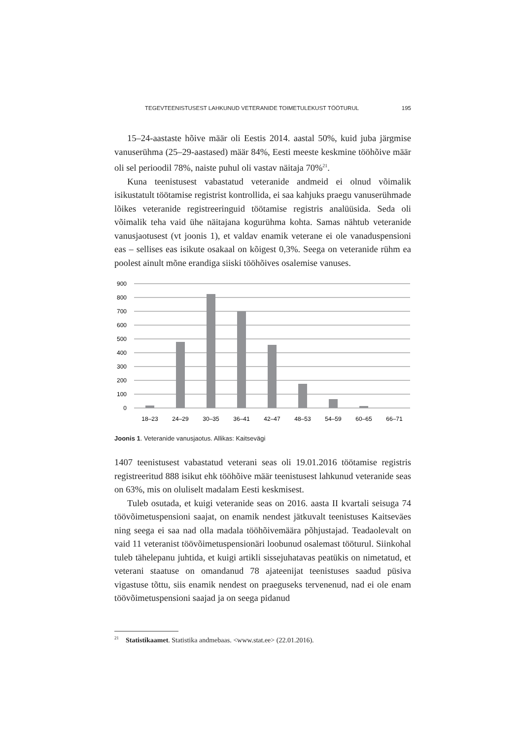TEGEVTEENISTUSEST LAHKUNUD VETERANIDE TOIMETULEKUST TÖÖTURUL 195
15–24-aastaste hõive määr oli Eestis 2014. aastal 50%, kuid juba järgmise vanuserühma (25–29-aastased) määr 84%, Eesti meeste keskmine tööhõive määr oli sel perioodil 78%, naiste puhul oli vastav näitaja 70%<sup>21</sup>.
Kuna teenistusest vabastatud veteranide andmeid ei olnud võimalik isikustatult töötamise registrist kontrollida, ei saa kahjuks praegu vanuserühmade lõikes veteranide registreeringuid töötamise registris analüüsida. Seda oli võimalik teha vaid ühe näitajana kogurühma kohta. Samas nähtub veteranide vanusjaotusest (vt joonis 1), et valdav enamik veterane ei ole vanaduspensioni eas – sellises eas isikute osakaal on kõigest 0,3%. Seega on veteranide rühm ea poolest ainult mõne erandiga siiski tööhõives osalemise vanuses.
900
800
700
600
500
400
300
200
100
0
18–23
24–29
30–35
36–41
42–47
48–53
54–59
60–65
66–71
Joonis 1. Veteranide vanusjaotus. Allikas: Kaitsevägi
1407 teenistusest vabastatud veterani seas oli 19.01.2016 töötamise registris registreeritud 888 isikut ehk tööhõive määr teenistusest lahkunud veteranide seas on 63%, mis on oluliselt madalam Eesti keskmisest.
Tuleb osutada, et kuigi veteranide seas on 2016. aasta II kvartali seisuga 74 töövõimetuspensioni saajat, on enamik nendest jätkuvalt teenistuses Kaitseväes ning seega ei saa nad olla madala tööhõivemäära põhjustajad. Teadaolevalt on vaid 11 veteranist töövõimetuspensionäri loobunud osalemast tööturul. Siinkohal tuleb tähelepanu juhtida, et kuigi artikli sissejuhatavas peatükis on nimetatud, et veterani staatuse on omandanud 78 ajateenijat teenistuses saadud püsiva vigastuse tõttu, siis enamik nendest on praeguseks tervenenud, nad ei ole enam töövõimetuspensioni saajad ja on seega pidanud
<sup>21</sup> Statistikaamet. Statistika andmebaas. <www.stat.ee> (22.01.2016).